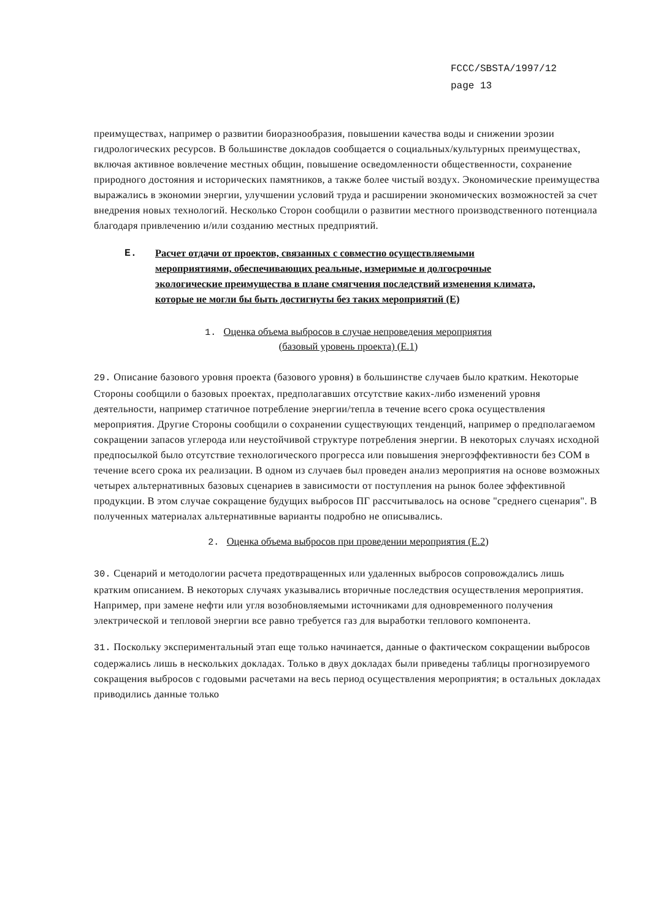FCCC/SBSTA/1997/12
page 13
преимуществах, например о развитии биоразнообразия, повышении качества воды и снижении эрозии гидрологических ресурсов. В большинстве докладов сообщается о социальных/культурных преимуществах, включая активное вовлечение местных общин, повышение осведомленности общественности, сохранение природного достояния и исторических памятников, а также более чистый воздух. Экономические преимущества выражались в экономии энергии, улучшении условий труда и расширении экономических возможностей за счет внедрения новых технологий. Несколько Сторон сообщили о развитии местного производственного потенциала благодаря привлечению и/или созданию местных предприятий.
E. Расчет отдачи от проектов, связанных с совместно осуществляемыми мероприятиями, обеспечивающих реальные, измеримые и долгосрочные экологические преимущества в плане смягчения последствий изменения климата, которые не могли бы быть достигнуты без таких мероприятий (E)
1. Оценка объема выбросов в случае непроведения мероприятия
(базовый уровень проекта) (E.1)
29. Описание базового уровня проекта (базового уровня) в большинстве случаев было кратким. Некоторые Стороны сообщили о базовых проектах, предполагавших отсутствие каких-либо изменений уровня деятельности, например статичное потребление энергии/тепла в течение всего срока осуществления мероприятия. Другие Стороны сообщили о сохранении существующих тенденций, например о предполагаемом сокращении запасов углерода или неустойчивой структуре потребления энергии. В некоторых случаях исходной предпосылкой было отсутствие технологического прогресса или повышения энергоэффективности без СОМ в течение всего срока их реализации. В одном из случаев был проведен анализ мероприятия на основе возможных четырех альтернативных базовых сценариев в зависимости от поступления на рынок более эффективной продукции. В этом случае сокращение будущих выбросов ПГ рассчитывалось на основе "среднего сценария". В полученных материалах альтернативные варианты подробно не описывались.
2. Оценка объема выбросов при проведении мероприятия (E.2)
30. Сценарий и методологии расчета предотвращенных или удаленных выбросов сопровождались лишь кратким описанием. В некоторых случаях указывались вторичные последствия осуществления мероприятия. Например, при замене нефти или угля возобновляемыми источниками для одновременного получения электрической и тепловой энергии все равно требуется газ для выработки теплового компонента.
31. Поскольку экспериментальный этап еще только начинается, данные о фактическом сокращении выбросов содержались лишь в нескольких докладах. Только в двух докладах были приведены таблицы прогнозируемого сокращения выбросов с годовыми расчетами на весь период осуществления мероприятия; в остальных докладах приводились данные только